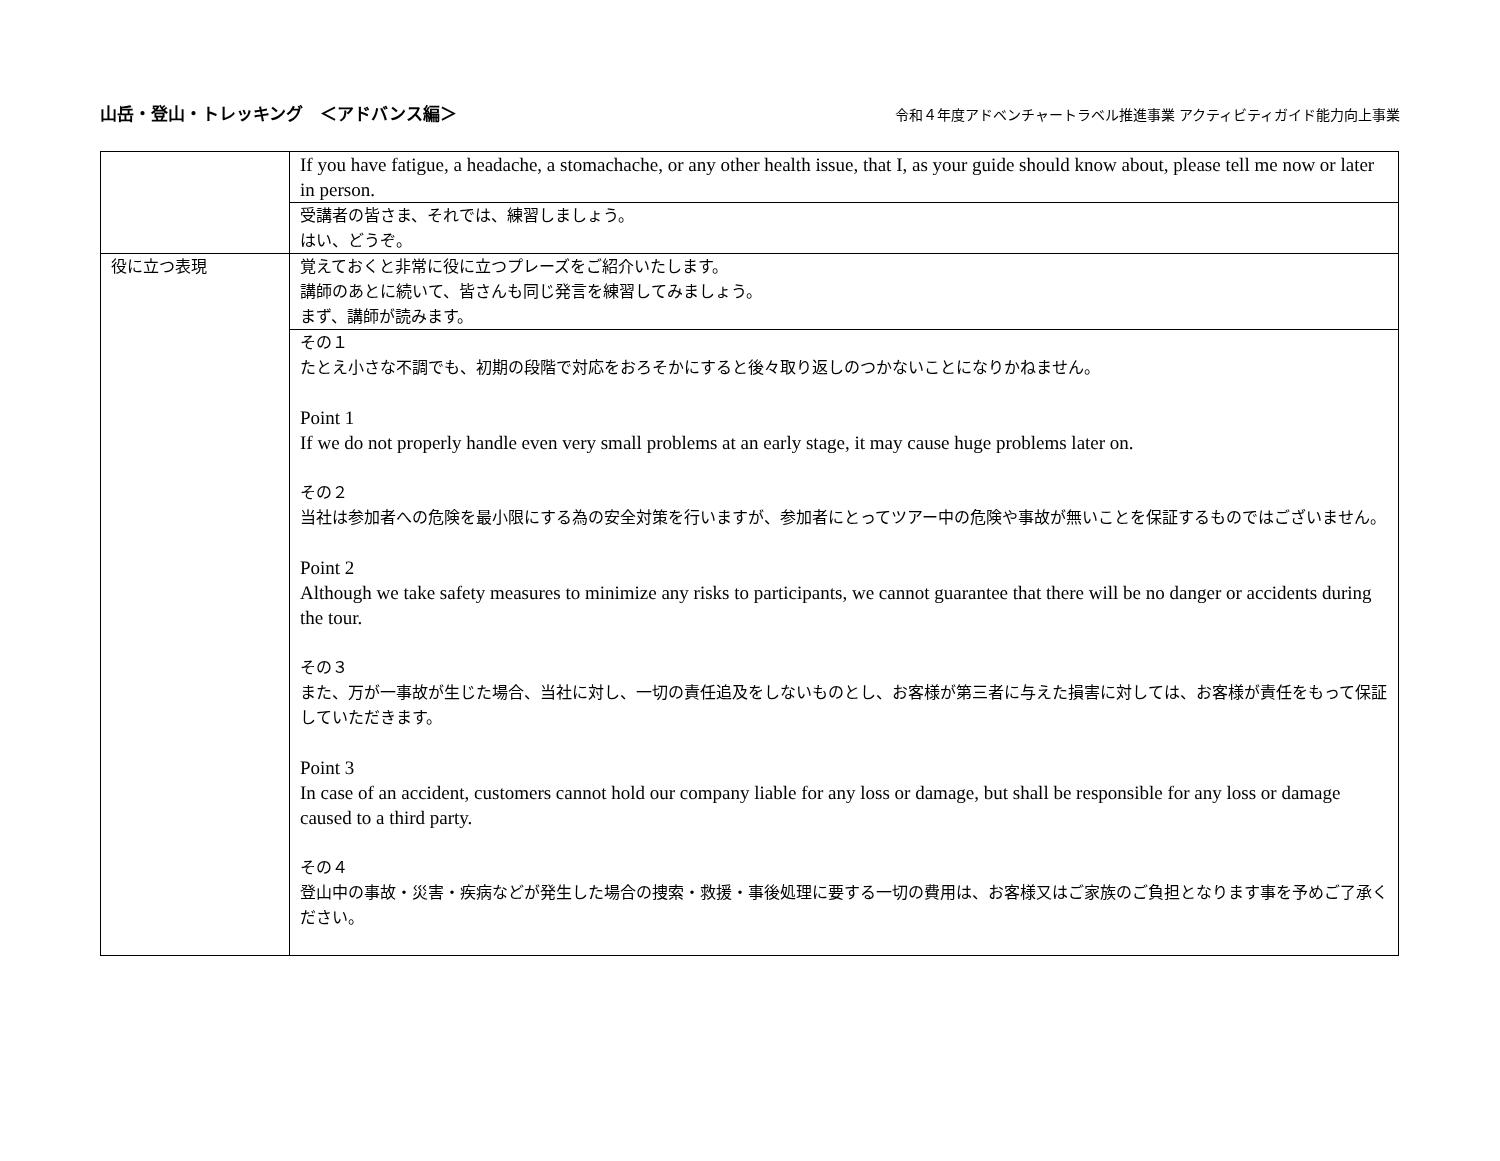山岳・登山・トレッキング　＜アドバンス編＞ 令和４年度アドベンチャートラベル推進事業 アクティビティガイド能力向上事業
| | If you have fatigue, a headache, a stomachache, or any other health issue, that I, as your guide should know about, please tell me now or later in person. |
| | 受講者の皆さま、それでは、練習しましょう。 はい、どうぞ。 |
| 役に立つ表現 | 覚えておくと非常に役に立つプレーズをご紹介いたします。 講師のあとに続いて、皆さんも同じ発言を練習してみましょう。 まず、講師が読みます。 |
| | その１ たとえ小さな不調でも、初期の段階で対応をおろそかにすると後々取り返しのつかないことになりかねません。 Point 1 If we do not properly handle even very small problems at an early stage, it may cause huge problems later on. その２ 当社は参加者への危険を最小限にする為の安全対策を行いますが、参加者にとってツアー中の危険や事故が無いことを保証するものではございません。 Point 2 Although we take safety measures to minimize any risks to participants, we cannot guarantee that there will be no danger or accidents during the tour. その３ また、万が一事故が生じた場合、当社に対し、一切の責任追及をしないものとし、お客様が第三者に与えた損害に対しては、お客様が責任をもって保証していただきます。 Point 3 In case of an accident, customers cannot hold our company liable for any loss or damage, but shall be responsible for any loss or damage caused to a third party. その４ 登山中の事故・災害・疾病などが発生した場合の捜索・救援・事後処理に要する一切の費用は、お客様又はご家族のご負担となります事を予めご了承ください。 |